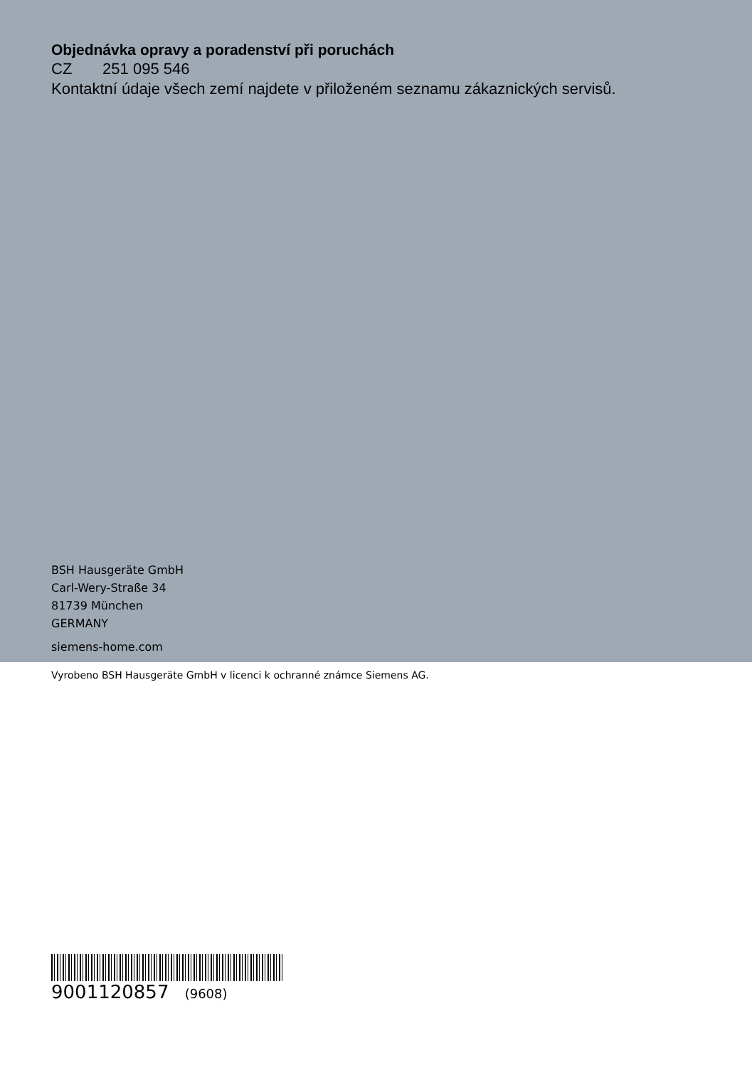Objednávka opravy a poradenství při poruchách
CZ 251 095 546
Kontaktní údaje všech zemí najdete v přiloženém seznamu zákaznických servisů.
BSH Hausgeräte GmbH
Carl-Wery-Straße 34
81739 München
GERMANY
siemens-home.com
Vyrobeno BSH Hausgeräte GmbH v licenci k ochranné známce Siemens AG.
9001120857 (9608)